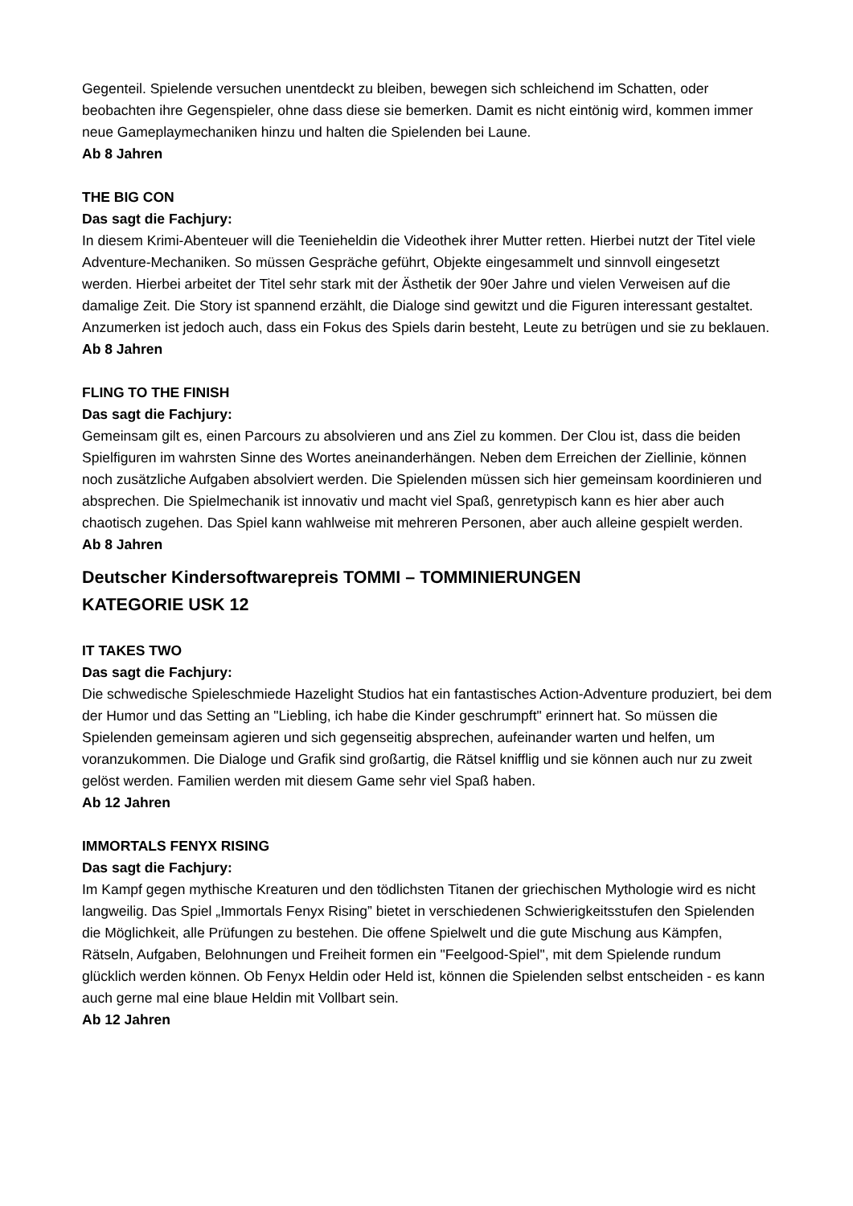Gegenteil. Spielende versuchen unentdeckt zu bleiben, bewegen sich schleichend im Schatten, oder beobachten ihre Gegenspieler, ohne dass diese sie bemerken. Damit es nicht eintönig wird, kommen immer neue Gameplaymechaniken hinzu und halten die Spielenden bei Laune.
Ab 8 Jahren
THE BIG CON
Das sagt die Fachjury:
In diesem Krimi-Abenteuer will die Teenieheldin die Videothek ihrer Mutter retten. Hierbei nutzt der Titel viele Adventure-Mechaniken. So müssen Gespräche geführt, Objekte eingesammelt und sinnvoll eingesetzt werden. Hierbei arbeitet der Titel sehr stark mit der Ästhetik der 90er Jahre und vielen Verweisen auf die damalige Zeit. Die Story ist spannend erzählt, die Dialoge sind gewitzt und die Figuren interessant gestaltet. Anzumerken ist jedoch auch, dass ein Fokus des Spiels darin besteht, Leute zu betrügen und sie zu beklauen.
Ab 8 Jahren
FLING TO THE FINISH
Das sagt die Fachjury:
Gemeinsam gilt es, einen Parcours zu absolvieren und ans Ziel zu kommen. Der Clou ist, dass die beiden Spielfiguren im wahrsten Sinne des Wortes aneinanderhängen. Neben dem Erreichen der Ziellinie, können noch zusätzliche Aufgaben absolviert werden. Die Spielenden müssen sich hier gemeinsam koordinieren und absprechen. Die Spielmechanik ist innovativ und macht viel Spaß, genretypisch kann es hier aber auch chaotisch zugehen. Das Spiel kann wahlweise mit mehreren Personen, aber auch alleine gespielt werden.
Ab 8 Jahren
Deutscher Kindersoftwarepreis TOMMI – TOMMINIERUNGEN
KATEGORIE USK 12
IT TAKES TWO
Das sagt die Fachjury:
Die schwedische Spieleschmiede Hazelight Studios hat ein fantastisches Action-Adventure produziert, bei dem der Humor und das Setting an "Liebling, ich habe die Kinder geschrumpft" erinnert hat. So müssen die Spielenden gemeinsam agieren und sich gegenseitig absprechen, aufeinander warten und helfen, um voranzukommen. Die Dialoge und Grafik sind großartig, die Rätsel knifflig und sie können auch nur zu zweit gelöst werden. Familien werden mit diesem Game sehr viel Spaß haben.
Ab 12 Jahren
IMMORTALS FENYX RISING
Das sagt die Fachjury:
Im Kampf gegen mythische Kreaturen und den tödlichsten Titanen der griechischen Mythologie wird es nicht langweilig. Das Spiel „Immortals Fenyx Rising” bietet in verschiedenen Schwierigkeitsstufen den Spielenden die Möglichkeit, alle Prüfungen zu bestehen. Die offene Spielwelt und die gute Mischung aus Kämpfen, Rätseln, Aufgaben, Belohnungen und Freiheit formen ein "Feelgood-Spiel", mit dem Spielende rundum glücklich werden können. Ob Fenyx Heldin oder Held ist, können die Spielenden selbst entscheiden - es kann auch gerne mal eine blaue Heldin mit Vollbart sein.
Ab 12 Jahren